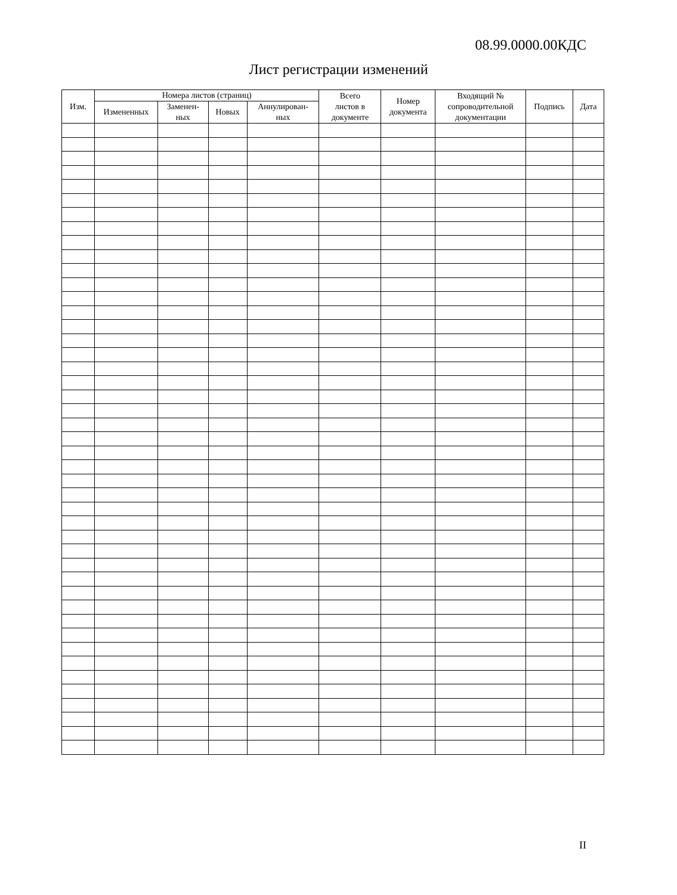08.99.0000.00КДС
Лист регистрации изменений
| Изм. | Номера листов (страниц) | | | | Всего листов в документе | Номер документа | Входящий № сопроводительной документации | Подпись | Дата |
| --- | --- | --- | --- | --- | --- | --- | --- | --- | --- |
| | Измененных | Заменен- ных | Новых | Аннулирован- ных | | | | | |
II